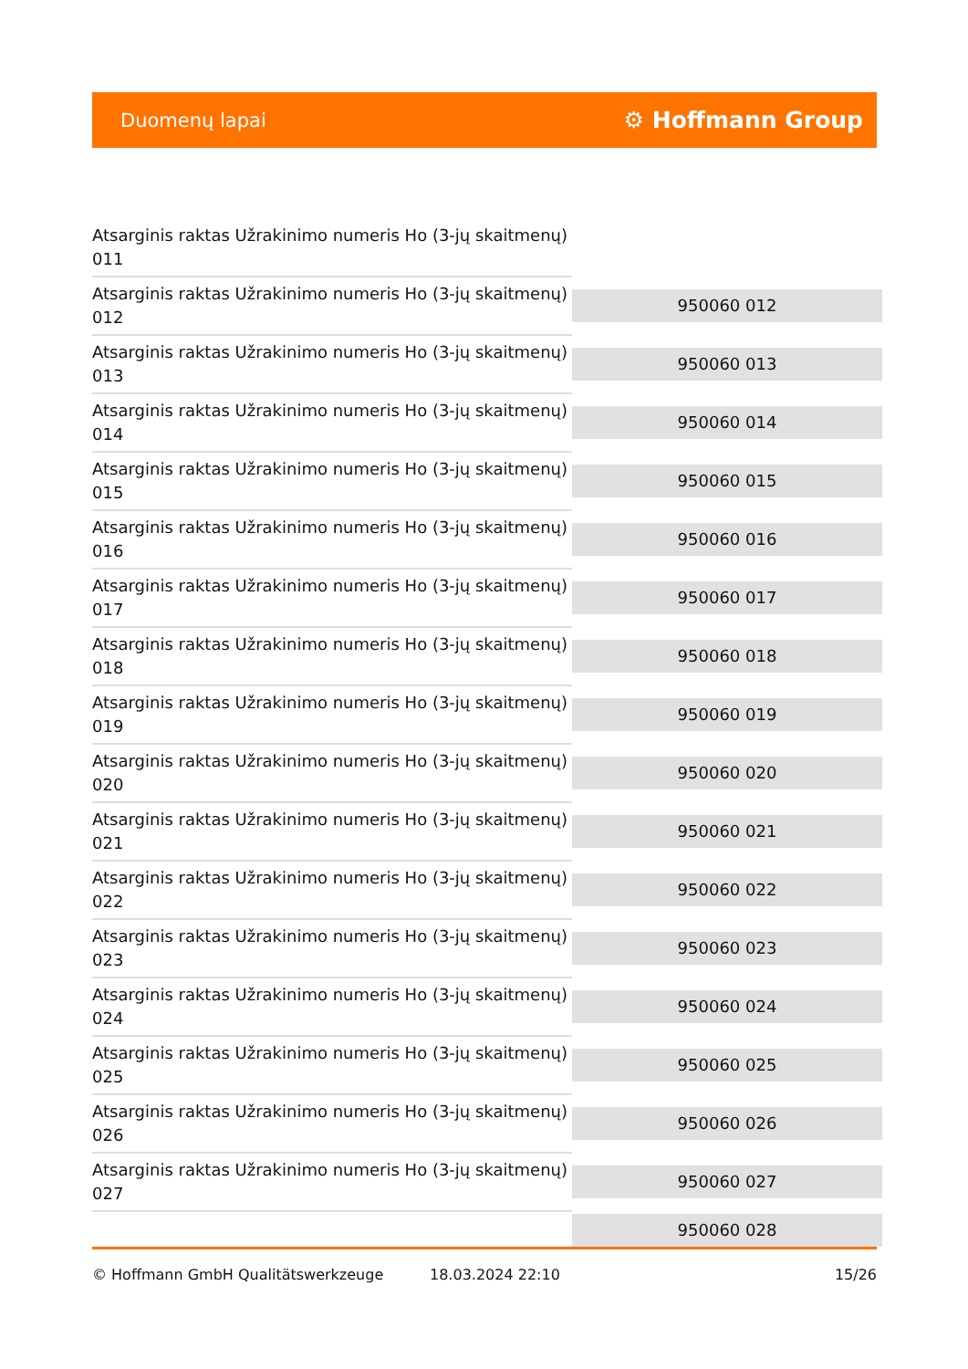Duomenų lapai ⚙ Hoffmann Group
| Atsarginis raktas Užrakinimo numeris Ho (3-jų skaitmenų) 011 | |
| Atsarginis raktas Užrakinimo numeris Ho (3-jų skaitmenų) 012 | 950060 012 |
| Atsarginis raktas Užrakinimo numeris Ho (3-jų skaitmenų) 013 | 950060 013 |
| Atsarginis raktas Užrakinimo numeris Ho (3-jų skaitmenų) 014 | 950060 014 |
| Atsarginis raktas Užrakinimo numeris Ho (3-jų skaitmenų) 015 | 950060 015 |
| Atsarginis raktas Užrakinimo numeris Ho (3-jų skaitmenų) 016 | 950060 016 |
| Atsarginis raktas Užrakinimo numeris Ho (3-jų skaitmenų) 017 | 950060 017 |
| Atsarginis raktas Užrakinimo numeris Ho (3-jų skaitmenų) 018 | 950060 018 |
| Atsarginis raktas Užrakinimo numeris Ho (3-jų skaitmenų) 019 | 950060 019 |
| Atsarginis raktas Užrakinimo numeris Ho (3-jų skaitmenų) 020 | 950060 020 |
| Atsarginis raktas Užrakinimo numeris Ho (3-jų skaitmenų) 021 | 950060 021 |
| Atsarginis raktas Užrakinimo numeris Ho (3-jų skaitmenų) 022 | 950060 022 |
| Atsarginis raktas Užrakinimo numeris Ho (3-jų skaitmenų) 023 | 950060 023 |
| Atsarginis raktas Užrakinimo numeris Ho (3-jų skaitmenų) 024 | 950060 024 |
| Atsarginis raktas Užrakinimo numeris Ho (3-jų skaitmenų) 025 | 950060 025 |
| Atsarginis raktas Užrakinimo numeris Ho (3-jų skaitmenų) 026 | 950060 026 |
| Atsarginis raktas Užrakinimo numeris Ho (3-jų skaitmenų) 027 | 950060 027 |
| | 950060 028 |
© Hoffmann GmbH Qualitätswerkzeuge 18.03.2024 22:10 15/26